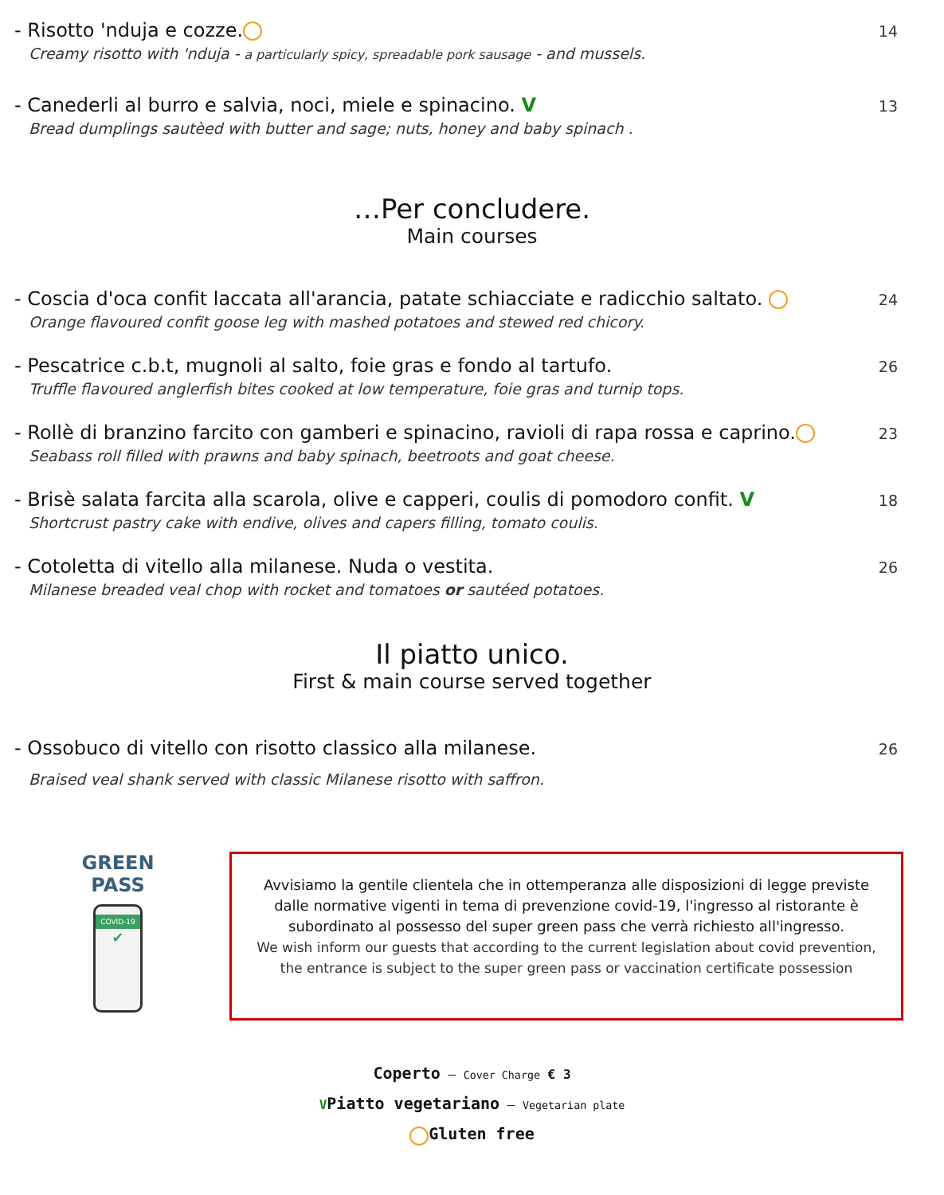- Risotto 'nduja e cozze.
Creamy risotto with 'nduja - a particularly spicy, spreadable pork sausage - and mussels.
14
- Canederli al burro e salvia, noci, miele e spinacino. V
Bread dumplings sautèed with butter and sage; nuts, honey and baby spinach .
13
…Per concludere.
Main courses
- Coscia d'oca confit laccata all'arancia, patate schiacciate e radicchio saltato.
Orange flavoured confit goose leg with mashed potatoes and stewed red chicory.
24
- Pescatrice c.b.t, mugnoli al salto, foie gras e fondo al tartufo.
Truffle flavoured anglerfish bites cooked at low temperature, foie gras and turnip tops.
26
- Rollè di branzino farcito con gamberi e spinacino, ravioli di rapa rossa e caprino.
Seabass roll filled with prawns and baby spinach, beetroots and goat cheese.
23
- Brisè salata farcita alla scarola, olive e capperi, coulis di pomodoro confit. V
Shortcrust pastry cake with endive, olives and capers filling, tomato coulis.
18
- Cotoletta di vitello alla milanese. Nuda o vestita.
Milanese breaded veal chop with rocket and tomatoes or sautéed potatoes.
26
Il piatto unico.
First & main course served together
- Ossobuco di vitello con risotto classico alla milanese.
Braised veal shank served with classic Milanese risotto with saffron.
26
GREEN PASS
COVID-19
✔
Avvisiamo la gentile clientela che in ottemperanza alle disposizioni di legge previste dalle normative vigenti in tema di prevenzione covid-19, l'ingresso al ristorante è subordinato al possesso del super green pass che verrà richiesto all'ingresso.
We wish inform our guests that according to the current legislation about covid prevention, the entrance is subject to the super green pass or vaccination certificate possession
Coperto – Cover Charge € 3
VPiatto vegetariano – Vegetarian plate
Gluten free